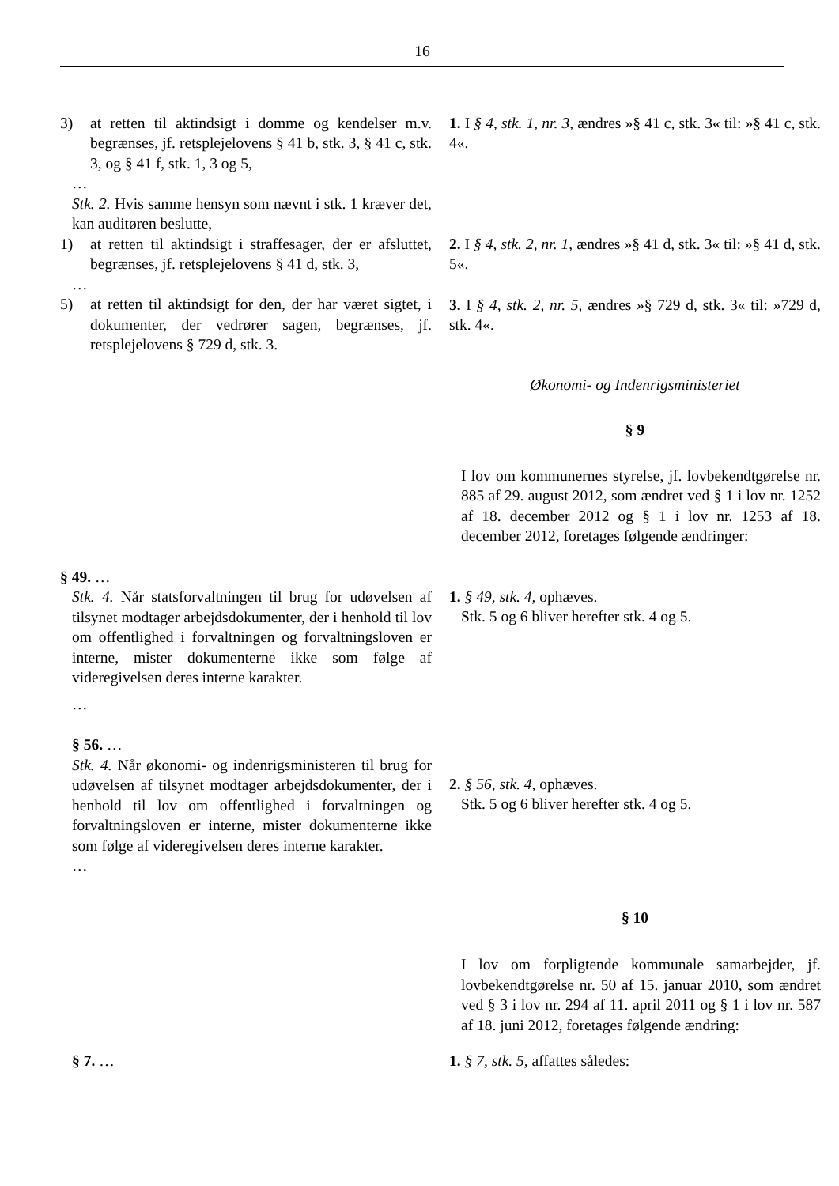16
3) at retten til aktindsigt i domme og kendelser m.v. begrænses, jf. retsplejelovens § 41 b, stk. 3, § 41 c, stk. 3, og § 41 f, stk. 1, 3 og 5,
…
Stk. 2. Hvis samme hensyn som nævnt i stk. 1 kræver det, kan auditøren beslutte,
1) at retten til aktindsigt i straffesager, der er afsluttet, begrænses, jf. retsplejelovens § 41 d, stk. 3,
…
5) at retten til aktindsigt for den, der har været sigtet, i dokumenter, der vedrører sagen, begrænses, jf. retsplejelovens § 729 d, stk. 3.
1. I § 4, stk. 1, nr. 3, ændres »§ 41 c, stk. 3« til: »§ 41 c, stk. 4«.
2. I § 4, stk. 2, nr. 1, ændres »§ 41 d, stk. 3« til: »§ 41 d, stk. 5«.
3. I § 4, stk. 2, nr. 5, ændres »§ 729 d, stk. 3« til: »729 d, stk. 4«.
Økonomi- og Indenrigsministeriet
§ 9
I lov om kommunernes styrelse, jf. lovbekendtgørelse nr. 885 af 29. august 2012, som ændret ved § 1 i lov nr. 1252 af 18. december 2012 og § 1 i lov nr. 1253 af 18. december 2012, foretages følgende ændringer:
§ 49. …
Stk. 4. Når statsforvaltningen til brug for udøvelsen af tilsynet modtager arbejdsdokumenter, der i henhold til lov om offentlighed i forvaltningen og forvaltningsloven er interne, mister dokumenterne ikke som følge af videregivelsen deres interne karakter.
…
§ 56. …
Stk. 4. Når økonomi- og indenrigsministeren til brug for udøvelsen af tilsynet modtager arbejdsdokumenter, der i henhold til lov om offentlighed i forvaltningen og forvaltningsloven er interne, mister dokumenterne ikke som følge af videregivelsen deres interne karakter.
…
1. § 49, stk. 4, ophæves.
Stk. 5 og 6 bliver herefter stk. 4 og 5.
2. § 56, stk. 4, ophæves.
Stk. 5 og 6 bliver herefter stk. 4 og 5.
§ 10
I lov om forpligtende kommunale samarbejder, jf. lovbekendtgørelse nr. 50 af 15. januar 2010, som ændret ved § 3 i lov nr. 294 af 11. april 2011 og § 1 i lov nr. 587 af 18. juni 2012, foretages følgende ændring:
§ 7. … 1. § 7, stk. 5, affattes således: